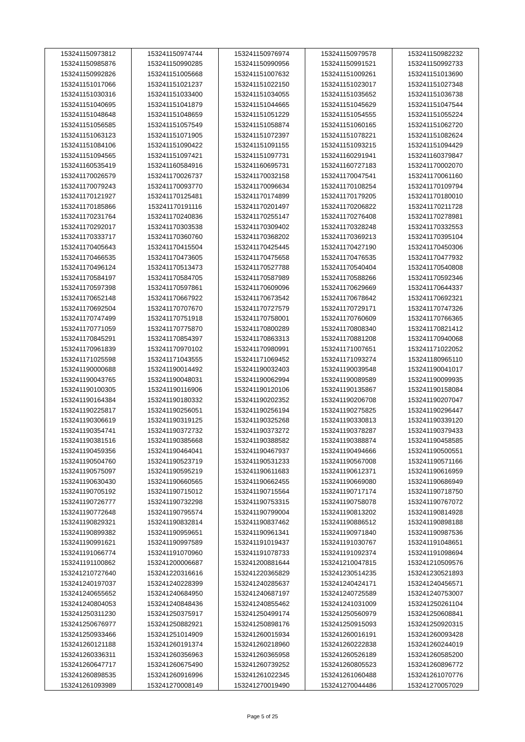| 153241150973812 | 153241150974744 | 153241150976974 | 153241150979578 | 153241150982232 |
| 153241150985876 | 153241150990285 | 153241150990956 | 153241150991521 | 153241150992733 |
| 153241150992826 | 153241151005668 | 153241151007632 | 153241151009261 | 153241151013690 |
| 153241151017066 | 153241151021237 | 153241151022150 | 153241151023017 | 153241151027348 |
| 153241151030316 | 153241151033400 | 153241151034055 | 153241151035652 | 153241151036738 |
| 153241151040695 | 153241151041879 | 153241151044665 | 153241151045629 | 153241151047544 |
| 153241151048648 | 153241151048659 | 153241151051229 | 153241151054555 | 153241151055224 |
| 153241151056585 | 153241151057549 | 153241151058874 | 153241151060165 | 153241151062720 |
| 153241151063123 | 153241151071905 | 153241151072397 | 153241151078221 | 153241151082624 |
| 153241151084106 | 153241151090422 | 153241151091155 | 153241151093215 | 153241151094429 |
| 153241151094565 | 153241151097421 | 153241151097731 | 153241160291941 | 153241160379847 |
| 153241160535419 | 153241160584916 | 153241160695731 | 153241160727183 | 153241170002070 |
| 153241170026579 | 153241170026737 | 153241170032158 | 153241170047541 | 153241170061160 |
| 153241170079243 | 153241170093770 | 153241170096634 | 153241170108254 | 153241170109794 |
| 153241170121927 | 153241170125481 | 153241170174899 | 153241170179205 | 153241170180010 |
| 153241170185866 | 153241170191116 | 153241170201497 | 153241170206822 | 153241170211728 |
| 153241170231764 | 153241170240836 | 153241170255147 | 153241170276408 | 153241170278981 |
| 153241170292017 | 153241170303538 | 153241170309402 | 153241170328248 | 153241170332553 |
| 153241170333717 | 153241170360760 | 153241170368202 | 153241170369213 | 153241170395104 |
| 153241170405643 | 153241170415504 | 153241170425445 | 153241170427190 | 153241170450306 |
| 153241170466535 | 153241170473605 | 153241170475658 | 153241170476535 | 153241170477932 |
| 153241170496124 | 153241170513473 | 153241170527788 | 153241170540404 | 153241170540808 |
| 153241170584197 | 153241170584705 | 153241170587989 | 153241170588266 | 153241170592346 |
| 153241170597398 | 153241170597861 | 153241170609096 | 153241170629669 | 153241170644337 |
| 153241170652148 | 153241170667922 | 153241170673542 | 153241170678642 | 153241170692321 |
| 153241170692504 | 153241170707670 | 153241170727579 | 153241170729171 | 153241170747326 |
| 153241170747499 | 153241170751918 | 153241170758001 | 153241170760609 | 153241170766365 |
| 153241170771059 | 153241170775870 | 153241170800289 | 153241170808340 | 153241170821412 |
| 153241170845291 | 153241170854397 | 153241170863313 | 153241170881208 | 153241170940068 |
| 153241170961839 | 153241170970102 | 153241170980991 | 153241171007651 | 153241171022052 |
| 153241171025598 | 153241171043555 | 153241171069452 | 153241171093274 | 153241180965110 |
| 153241190000688 | 153241190014492 | 153241190032403 | 153241190039548 | 153241190041017 |
| 153241190043765 | 153241190048031 | 153241190062994 | 153241190089589 | 153241190099935 |
| 153241190100305 | 153241190116906 | 153241190120106 | 153241190135867 | 153241190158084 |
| 153241190164384 | 153241190180332 | 153241190202352 | 153241190206708 | 153241190207047 |
| 153241190225817 | 153241190256051 | 153241190256194 | 153241190275825 | 153241190296447 |
| 153241190306619 | 153241190319125 | 153241190325268 | 153241190330813 | 153241190339120 |
| 153241190354741 | 153241190372732 | 153241190373272 | 153241190378287 | 153241190379433 |
| 153241190381516 | 153241190385668 | 153241190388582 | 153241190388874 | 153241190458585 |
| 153241190459356 | 153241190464041 | 153241190467937 | 153241190494666 | 153241190500551 |
| 153241190504760 | 153241190523719 | 153241190531233 | 153241190567008 | 153241190571166 |
| 153241190575097 | 153241190595219 | 153241190611683 | 153241190612371 | 153241190616959 |
| 153241190630430 | 153241190660565 | 153241190662455 | 153241190669080 | 153241190686949 |
| 153241190705192 | 153241190715012 | 153241190715564 | 153241190717174 | 153241190718750 |
| 153241190726777 | 153241190732298 | 153241190753315 | 153241190758078 | 153241190767072 |
| 153241190772648 | 153241190795574 | 153241190799004 | 153241190813202 | 153241190814928 |
| 153241190829321 | 153241190832814 | 153241190837462 | 153241190886512 | 153241190898188 |
| 153241190899382 | 153241190959651 | 153241190961341 | 153241190971840 | 153241190987536 |
| 153241190991621 | 153241190997589 | 153241191019437 | 153241191030767 | 153241191048651 |
| 153241191066774 | 153241191070960 | 153241191078733 | 153241191092374 | 153241191098694 |
| 153241191100862 | 153241200006687 | 153241200881644 | 153241210047815 | 153241210509576 |
| 153241210727640 | 153241220316616 | 153241220365829 | 153241230514235 | 153241230521893 |
| 153241240197037 | 153241240228399 | 153241240285637 | 153241240424171 | 153241240456571 |
| 153241240655652 | 153241240684950 | 153241240687197 | 153241240725589 | 153241240753007 |
| 153241240804053 | 153241240848436 | 153241240855462 | 153241241031009 | 153241250261104 |
| 153241250311230 | 153241250375917 | 153241250499174 | 153241250560979 | 153241250608841 |
| 153241250676977 | 153241250882921 | 153241250898176 | 153241250915093 | 153241250920315 |
| 153241250933466 | 153241251014909 | 153241260015934 | 153241260016191 | 153241260093428 |
| 153241260121188 | 153241260191374 | 153241260218960 | 153241260222838 | 153241260244019 |
| 153241260336311 | 153241260356963 | 153241260365958 | 153241260526189 | 153241260585200 |
| 153241260647717 | 153241260675490 | 153241260739252 | 153241260805523 | 153241260896772 |
| 153241260898535 | 153241260916996 | 153241261022345 | 153241261060488 | 153241261070776 |
| 153241261093989 | 153241270008149 | 153241270019490 | 153241270044486 | 153241270057029 |
Page 5 of 25